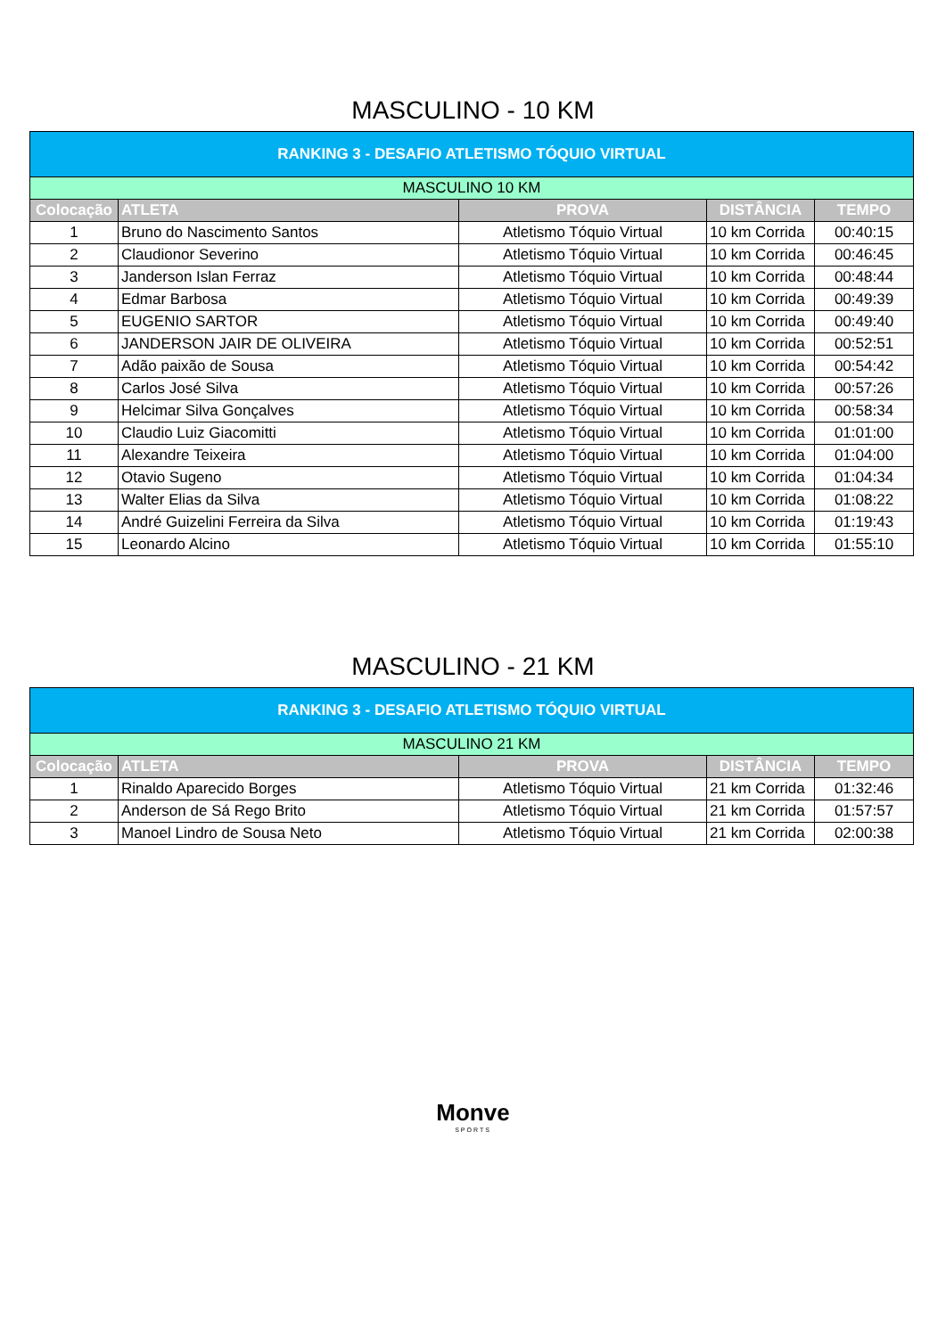MASCULINO - 10 KM
| RANKING 3 - DESAFIO ATLETISMO TÓQUIO VIRTUAL | | | | |
| MASCULINO 10 KM | | | | |
| Colocação | ATLETA | PROVA | DISTÂNCIA | TEMPO |
| 1 | Bruno do Nascimento Santos | Atletismo Tóquio Virtual | 10 km Corrida | 00:40:15 |
| 2 | Claudionor Severino | Atletismo Tóquio Virtual | 10 km Corrida | 00:46:45 |
| 3 | Janderson Islan Ferraz | Atletismo Tóquio Virtual | 10 km Corrida | 00:48:44 |
| 4 | Edmar Barbosa | Atletismo Tóquio Virtual | 10 km Corrida | 00:49:39 |
| 5 | EUGENIO SARTOR | Atletismo Tóquio Virtual | 10 km Corrida | 00:49:40 |
| 6 | JANDERSON JAIR DE OLIVEIRA | Atletismo Tóquio Virtual | 10 km Corrida | 00:52:51 |
| 7 | Adão paixão de Sousa | Atletismo Tóquio Virtual | 10 km Corrida | 00:54:42 |
| 8 | Carlos José Silva | Atletismo Tóquio Virtual | 10 km Corrida | 00:57:26 |
| 9 | Helcimar Silva Gonçalves | Atletismo Tóquio Virtual | 10 km Corrida | 00:58:34 |
| 10 | Claudio Luiz Giacomitti | Atletismo Tóquio Virtual | 10 km Corrida | 01:01:00 |
| 11 | Alexandre Teixeira | Atletismo Tóquio Virtual | 10 km Corrida | 01:04:00 |
| 12 | Otavio Sugeno | Atletismo Tóquio Virtual | 10 km Corrida | 01:04:34 |
| 13 | Walter Elias da Silva | Atletismo Tóquio Virtual | 10 km Corrida | 01:08:22 |
| 14 | André Guizelini Ferreira da Silva | Atletismo Tóquio Virtual | 10 km Corrida | 01:19:43 |
| 15 | Leonardo Alcino | Atletismo Tóquio Virtual | 10 km Corrida | 01:55:10 |
MASCULINO - 21 KM
| RANKING 3 - DESAFIO ATLETISMO TÓQUIO VIRTUAL | | | | |
| MASCULINO 21 KM | | | | |
| Colocação | ATLETA | PROVA | DISTÂNCIA | TEMPO |
| 1 | Rinaldo Aparecido Borges | Atletismo Tóquio Virtual | 21 km Corrida | 01:32:46 |
| 2 | Anderson de Sá Rego Brito | Atletismo Tóquio Virtual | 21 km Corrida | 01:57:57 |
| 3 | Manoel Lindro de Sousa Neto | Atletismo Tóquio Virtual | 21 km Corrida | 02:00:38 |
Monve
SPORTS